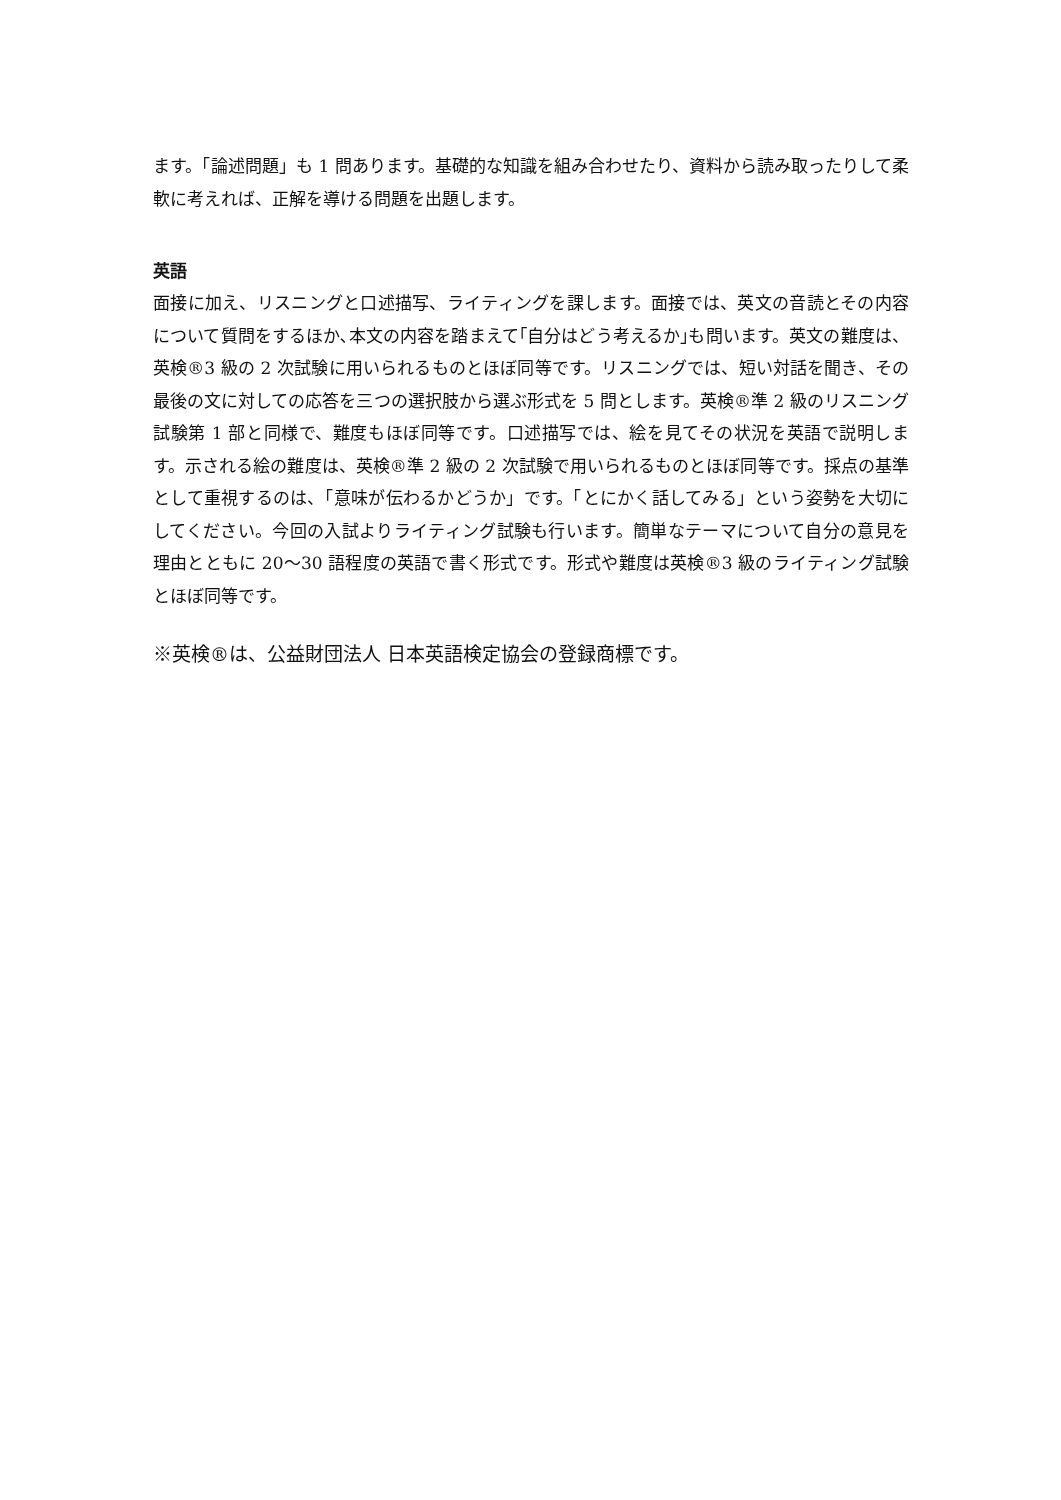ます。「論述問題」も 1 問あります。基礎的な知識を組み合わせたり、資料から読み取ったりして柔軟に考えれば、正解を導ける問題を出題します。
英語
面接に加え、リスニングと口述描写、ライティングを課します。面接では、英文の音読とその内容について質問をするほか､本文の内容を踏まえて｢自分はどう考えるか｣も問います。英文の難度は、英検®3 級の 2 次試験に用いられるものとほぼ同等です。リスニングでは、短い対話を聞き、その最後の文に対しての応答を三つの選択肢から選ぶ形式を 5 問とします。英検®準 2 級のリスニング試験第 1 部と同様で、難度もほぼ同等です。口述描写では、絵を見てその状況を英語で説明します。示される絵の難度は、英検®準 2 級の 2 次試験で用いられるものとほぼ同等です。採点の基準として重視するのは、「意味が伝わるかどうか」です。「とにかく話してみる」という姿勢を大切にしてください。今回の入試よりライティング試験も行います。簡単なテーマについて自分の意見を理由とともに 20～30 語程度の英語で書く形式です。形式や難度は英検®3 級のライティング試験とほぼ同等です。
※英検®は、公益財団法人 日本英語検定協会の登録商標です。